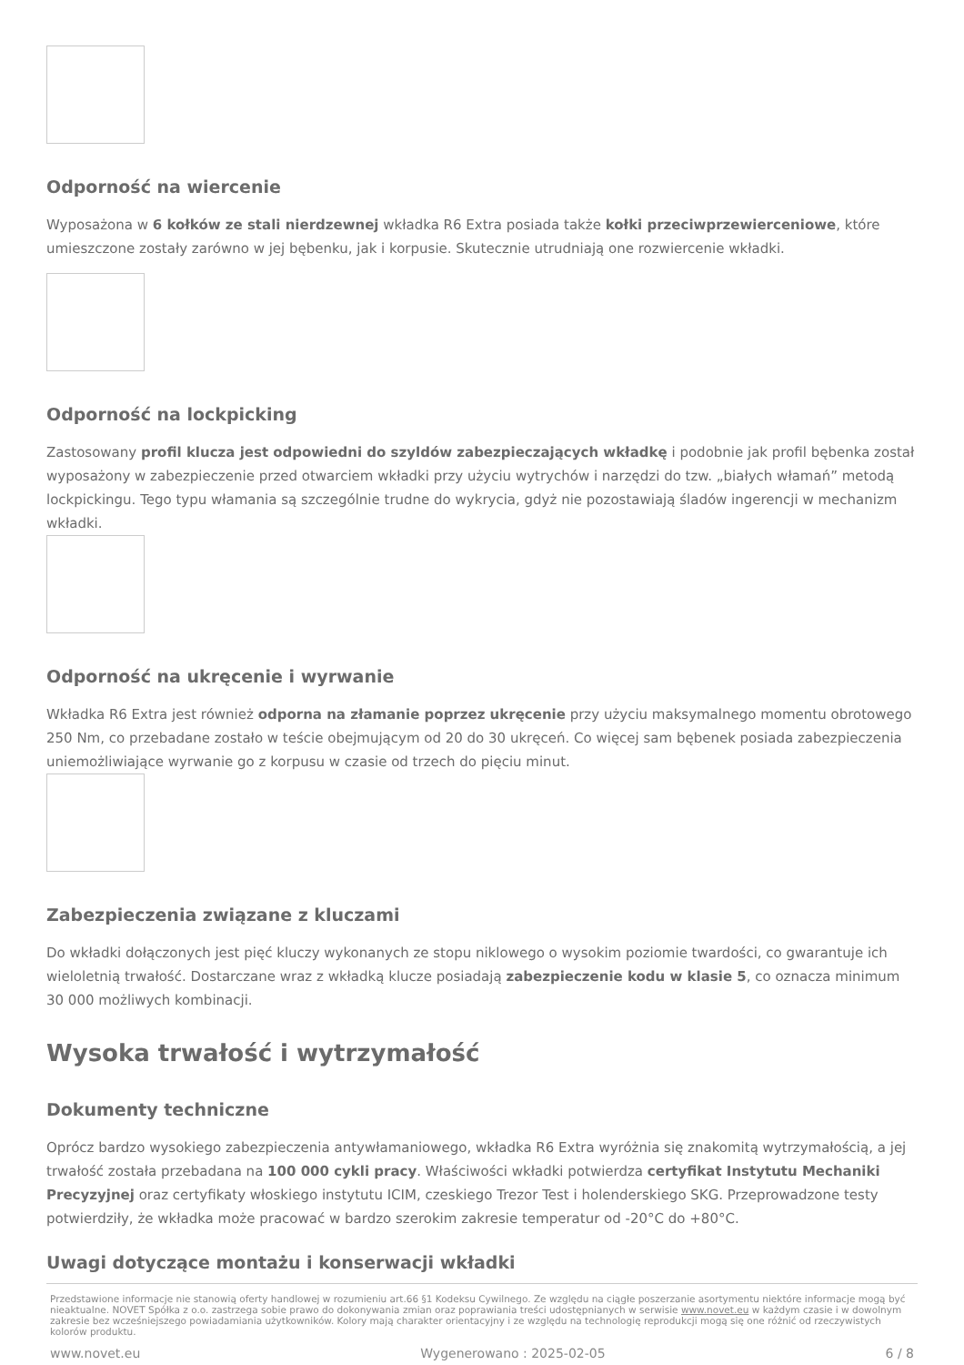Odporność na wiercenie
Wyposażona w 6 kołków ze stali nierdzewnej wkładka R6 Extra posiada także kołki przeciwprzewierceniowe, które umieszczone zostały zarówno w jej bębenku, jak i korpusie. Skutecznie utrudniają one rozwiercenie wkładki.
Odporność na lockpicking
Zastosowany profil klucza jest odpowiedni do szyldów zabezpieczających wkładkę i podobnie jak profil bębenka został wyposażony w zabezpieczenie przed otwarciem wkładki przy użyciu wytrychów i narzędzi do tzw. „białych włamań” metodą lockpickingu. Tego typu włamania są szczególnie trudne do wykrycia, gdyż nie pozostawiają śladów ingerencji w mechanizm wkładki.
Odporność na ukręcenie i wyrwanie
Wkładka R6 Extra jest również odporna na złamanie poprzez ukręcenie przy użyciu maksymalnego momentu obrotowego 250 Nm, co przebadane zostało w teście obejmującym od 20 do 30 ukręceń. Co więcej sam bębenek posiada zabezpieczenia uniemożliwiające wyrwanie go z korpusu w czasie od trzech do pięciu minut.
Zabezpieczenia związane z kluczami
Do wkładki dołączonych jest pięć kluczy wykonanych ze stopu niklowego o wysokim poziomie twardości, co gwarantuje ich wieloletnią trwałość. Dostarczane wraz z wkładką klucze posiadają zabezpieczenie kodu w klasie 5, co oznacza minimum 30 000 możliwych kombinacji.
Wysoka trwałość i wytrzymałość
Dokumenty techniczne
Oprócz bardzo wysokiego zabezpieczenia antywłamaniowego, wkładka R6 Extra wyróżnia się znakomitą wytrzymałością, a jej trwałość została przebadana na 100 000 cykli pracy. Właściwości wkładki potwierdza certyfikat Instytutu Mechaniki Precyzyjnej oraz certyfikaty włoskiego instytutu ICIM, czeskiego Trezor Test i holenderskiego SKG. Przeprowadzone testy potwierdziły, że wkładka może pracować w bardzo szerokim zakresie temperatur od -20°C do +80°C.
Uwagi dotyczące montażu i konserwacji wkładki
Przedstawione informacje nie stanowią oferty handlowej w rozumieniu art.66 §1 Kodeksu Cywilnego. Ze względu na ciągłe poszerzanie asortymentu niektóre informacje mogą być nieaktualne. NOVET Spółka z o.o. zastrzega sobie prawo do dokonywania zmian oraz poprawiania treści udostępnianych w serwisie www.novet.eu w każdym czasie i w dowolnym zakresie bez wcześniejszego powiadamiania użytkowników. Kolory mają charakter orientacyjny i ze względu na technologię reprodukcji mogą się one różnić od rzeczywistych kolorów produktu.
www.novet.eu Wygenerowano : 2025-02-05 6 / 8